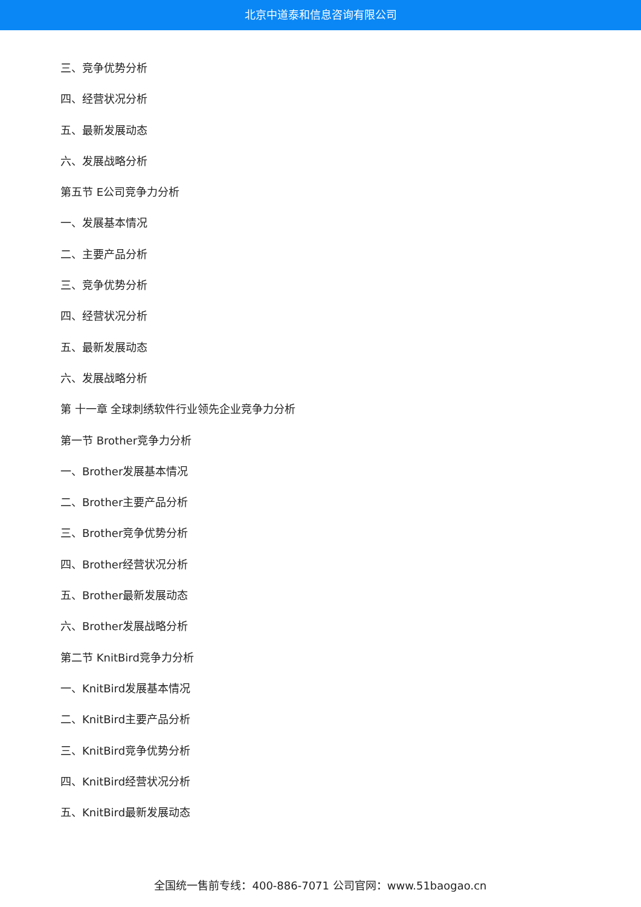北京中道泰和信息咨询有限公司
三、竞争优势分析
四、经营状况分析
五、最新发展动态
六、发展战略分析
第五节 E公司竞争力分析
一、发展基本情况
二、主要产品分析
三、竞争优势分析
四、经营状况分析
五、最新发展动态
六、发展战略分析
第 十一章 全球刺绣软件行业领先企业竞争力分析
第一节 Brother竞争力分析
一、Brother发展基本情况
二、Brother主要产品分析
三、Brother竞争优势分析
四、Brother经营状况分析
五、Brother最新发展动态
六、Brother发展战略分析
第二节 KnitBird竞争力分析
一、KnitBird发展基本情况
二、KnitBird主要产品分析
三、KnitBird竞争优势分析
四、KnitBird经营状况分析
五、KnitBird最新发展动态
全国统一售前专线：400-886-7071 公司官网：www.51baogao.cn